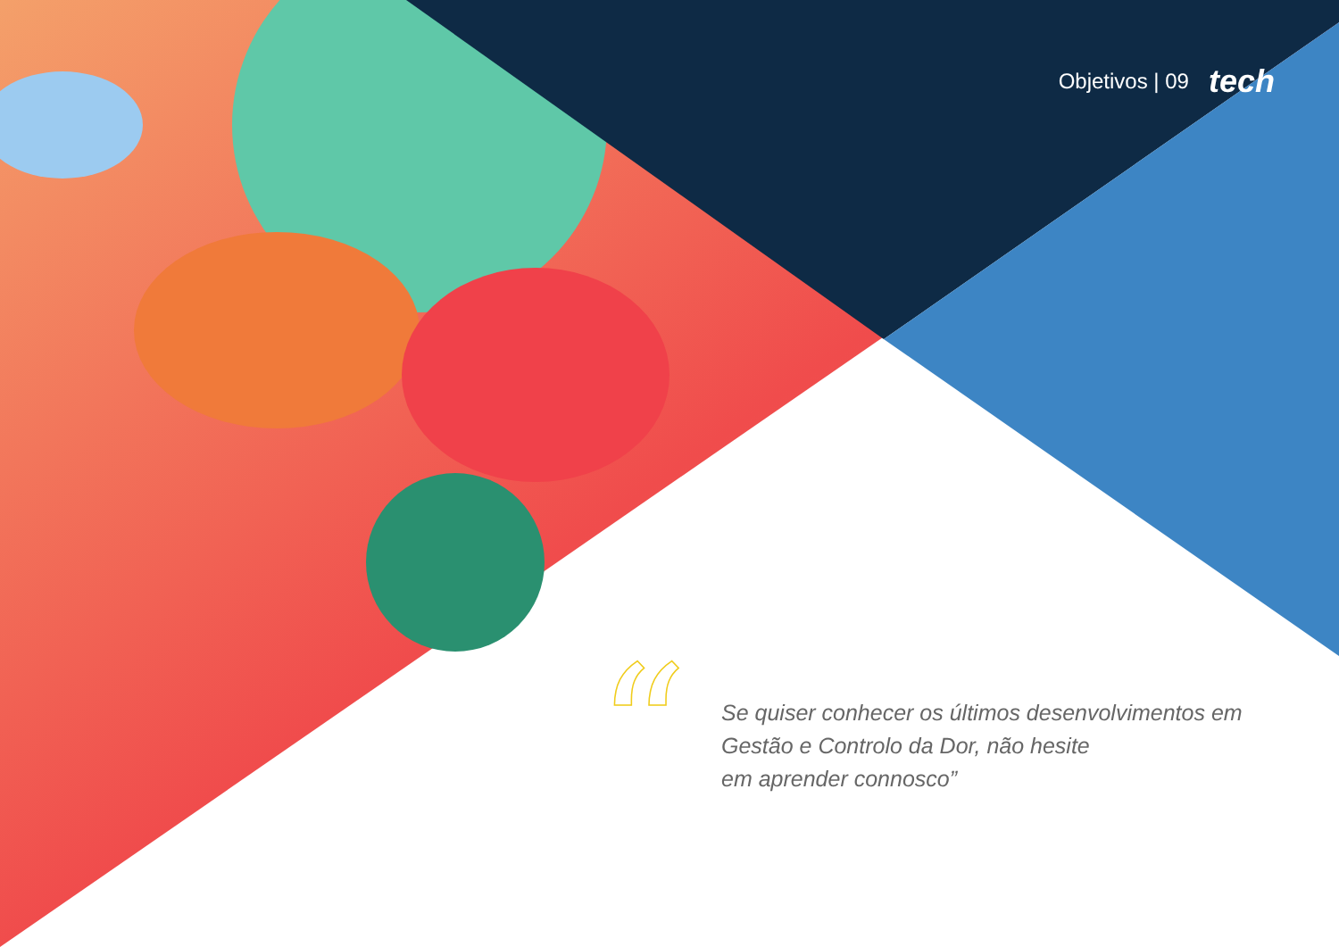Objetivos | 09 tech
“
Se quiser conhecer os últimos desenvolvimentos em Gestão e Controlo da Dor, não hesite
em aprender connosco”